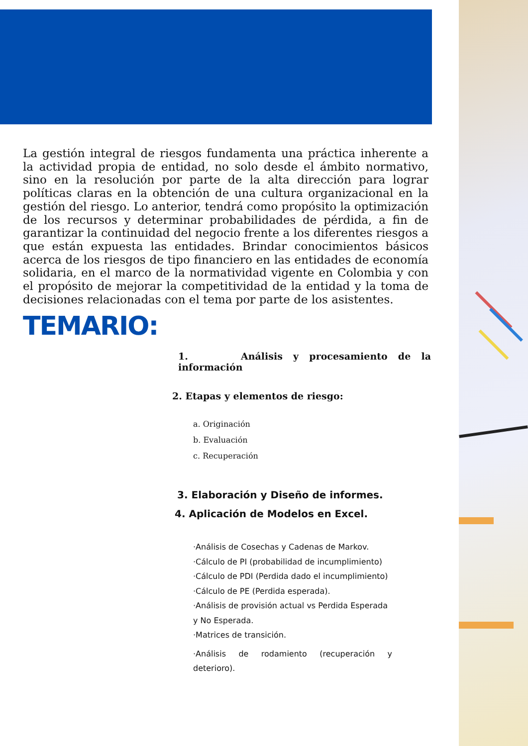La gestión integral de riesgos fundamenta una práctica inherente a la actividad propia de entidad, no solo desde el ámbito normativo, sino en la resolución por parte de la alta dirección para lograr políticas claras en la obtención de una cultura organizacional en la gestión del riesgo. Lo anterior, tendrá como propósito la optimización de los recursos y determinar probabilidades de pérdida, a fin de garantizar la continuidad del negocio frente a los diferentes riesgos a que están expuesta las entidades. Brindar conocimientos básicos acerca de los riesgos de tipo financiero en las entidades de economía solidaria, en el marco de la normatividad vigente en Colombia y con el propósito de mejorar la competitividad de la entidad y la toma de decisiones relacionadas con el tema por parte de los asistentes.
TEMARIO:
1. Análisis y procesamiento de la información
2. Etapas y elementos de riesgo:
a. Originación
b. Evaluación
c. Recuperación
3. Elaboración y Diseño de informes.
4. Aplicación de Modelos en Excel.
·Análisis de Cosechas y Cadenas de Markov.
·Cálculo de PI (probabilidad de incumplimiento)
·Cálculo de PDI (Perdida dado el incumplimiento)
·Cálculo de PE (Perdida esperada).
·Análisis de provisión actual vs Perdida Esperada y No Esperada.
·Matrices de transición.
·Análisis de rodamiento (recuperación y deterioro).